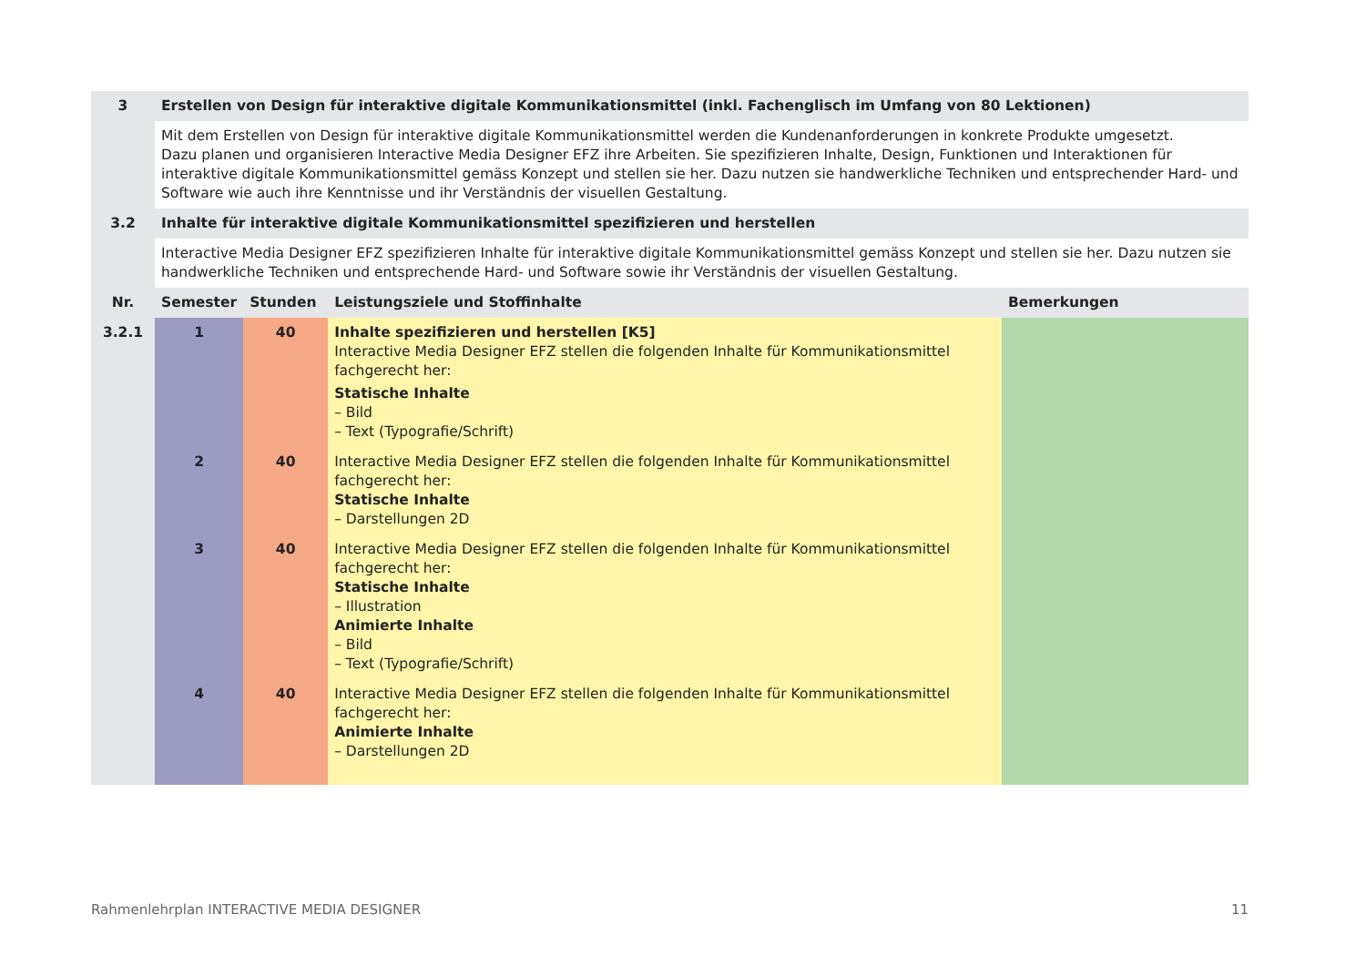| 3 | Erstellen von Design für interaktive digitale Kommunikationsmittel (inkl. Fachenglisch im Umfang von 80 Lektionen) | | | |
| --- | --- | --- | --- | --- |
| | Mit dem Erstellen von Design für interaktive digitale Kommunikationsmittel werden die Kundenanforderungen in konkrete Produkte umgesetzt. Dazu planen und organisieren Interactive Media Designer EFZ ihre Arbeiten. Sie spezifizieren Inhalte, Design, Funktionen und Interaktionen für interaktive digitale Kommunikationsmittel gemäss Konzept und stellen sie her. Dazu nutzen sie handwerkliche Techniken und entsprechender Hard- und Software wie auch ihre Kenntnisse und ihr Verständnis der visuellen Gestaltung. | | | |
| 3.2 | Inhalte für interaktive digitale Kommunikationsmittel spezifizieren und herstellen | | | |
| | Interactive Media Designer EFZ spezifizieren Inhalte für interaktive digitale Kommunikationsmittel gemäss Konzept und stellen sie her. Dazu nutzen sie handwerkliche Techniken und entsprechende Hard- und Software sowie ihr Verständnis der visuellen Gestaltung. | | | |
| Nr. | Semester | Stunden | Leistungsziele und Stoffinhalte | Bemerkungen |
| 3.2.1 | 1 | 40 | Inhalte spezifizieren und herstellen [K5] Interactive Media Designer EFZ stellen die folgenden Inhalte für Kommunikationsmittel fachgerecht her: Statische Inhalte – Bild – Text (Typografie/Schrift) | |
| | 2 | 40 | Interactive Media Designer EFZ stellen die folgenden Inhalte für Kommunikationsmittel fachgerecht her: Statische Inhalte – Darstellungen 2D | |
| | 3 | 40 | Interactive Media Designer EFZ stellen die folgenden Inhalte für Kommunikationsmittel fachgerecht her: Statische Inhalte – Illustration Animierte Inhalte – Bild – Text (Typografie/Schrift) | |
| | 4 | 40 | Interactive Media Designer EFZ stellen die folgenden Inhalte für Kommunikationsmittel fachgerecht her: Animierte Inhalte – Darstellungen 2D | |
Rahmenlehrplan INTERACTIVE MEDIA DESIGNER 11